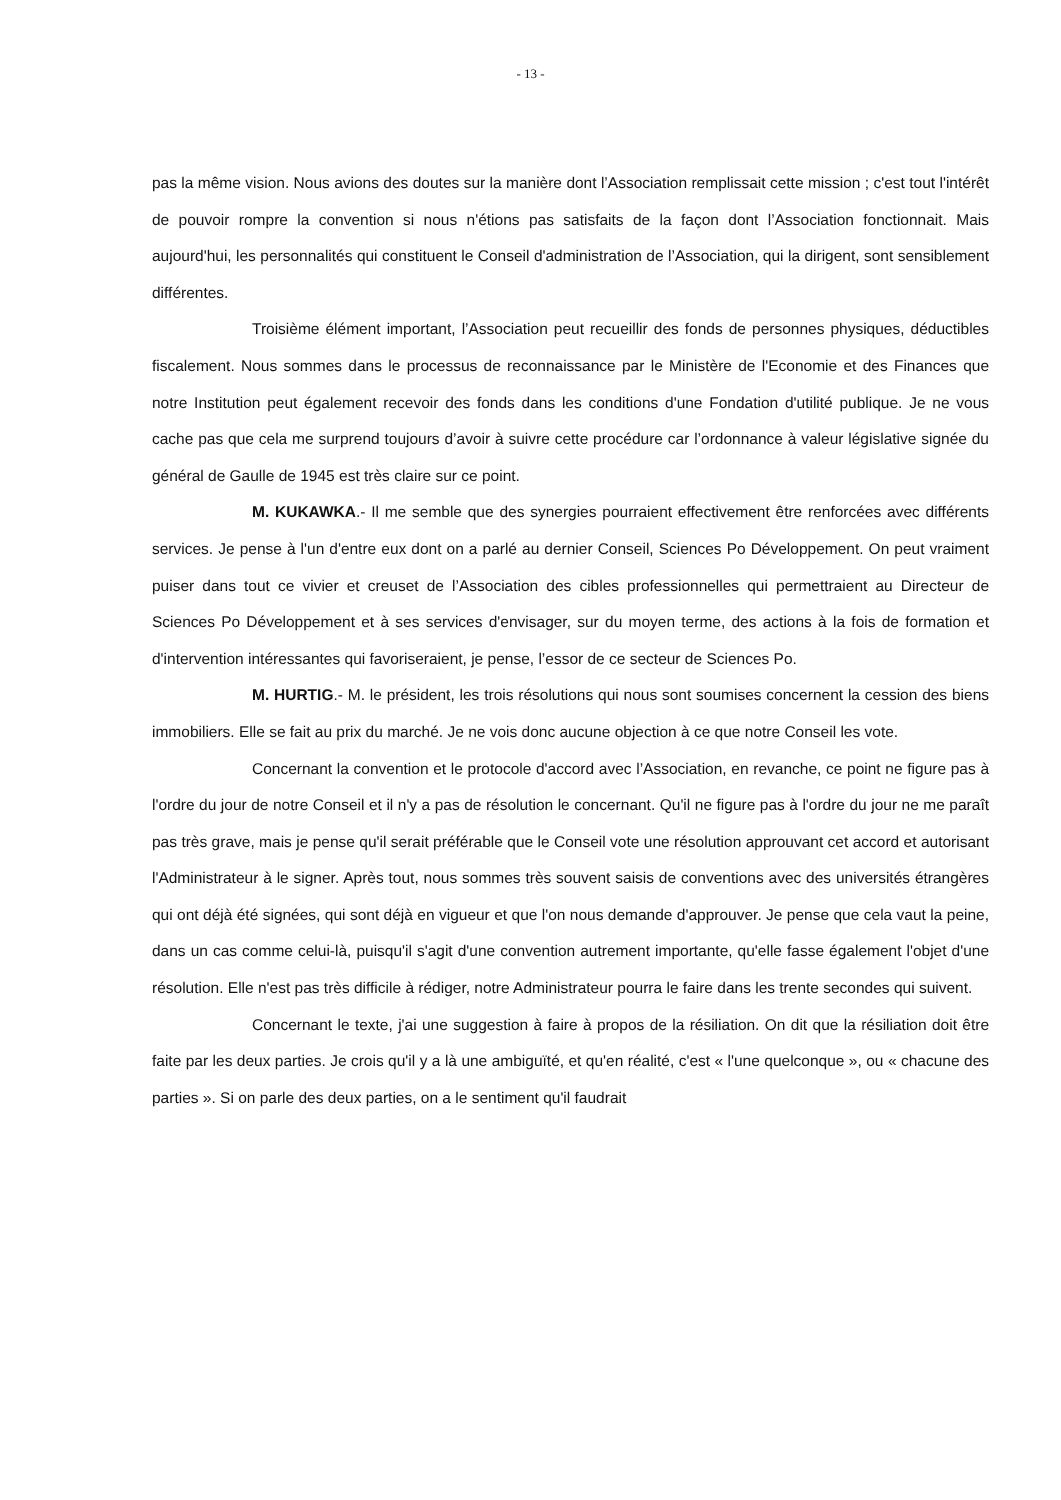- 13 -
pas la même vision. Nous avions des doutes sur la manière dont l’Association remplissait cette mission ; c'est tout l'intérêt de pouvoir rompre la convention si nous n'étions pas satisfaits de la façon dont l’Association fonctionnait. Mais aujourd'hui, les personnalités qui constituent le Conseil d'administration de l’Association, qui la dirigent, sont sensiblement différentes.
Troisième élément important, l’Association peut recueillir des fonds de personnes physiques, déductibles fiscalement. Nous sommes dans le processus de reconnaissance par le Ministère de l'Economie et des Finances que notre Institution peut également recevoir des fonds dans les conditions d'une Fondation d'utilité publique. Je ne vous cache pas que cela me surprend toujours d’avoir à suivre cette procédure car l’ordonnance à valeur législative signée du général de Gaulle de 1945 est très claire sur ce point.
M. KUKAWKA.- Il me semble que des synergies pourraient effectivement être renforcées avec différents services. Je pense à l'un d'entre eux dont on a parlé au dernier Conseil, Sciences Po Développement. On peut vraiment puiser dans tout ce vivier et creuset de l’Association des cibles professionnelles qui permettraient au Directeur de Sciences Po Développement et à ses services d'envisager, sur du moyen terme, des actions à la fois de formation et d'intervention intéressantes qui favoriseraient, je pense, l’essor de ce secteur de Sciences Po.
M. HURTIG.- M. le président, les trois résolutions qui nous sont soumises concernent la cession des biens immobiliers. Elle se fait au prix du marché. Je ne vois donc aucune objection à ce que notre Conseil les vote.
Concernant la convention et le protocole d'accord avec l’Association, en revanche, ce point ne figure pas à l'ordre du jour de notre Conseil et il n'y a pas de résolution le concernant. Qu'il ne figure pas à l'ordre du jour ne me paraît pas très grave, mais je pense qu'il serait préférable que le Conseil vote une résolution approuvant cet accord et autorisant l'Administrateur à le signer. Après tout, nous sommes très souvent saisis de conventions avec des universités étrangères qui ont déjà été signées, qui sont déjà en vigueur et que l'on nous demande d'approuver. Je pense que cela vaut la peine, dans un cas comme celui-là, puisqu'il s'agit d'une convention autrement importante, qu'elle fasse également l'objet d'une résolution. Elle n'est pas très difficile à rédiger, notre Administrateur pourra le faire dans les trente secondes qui suivent.
Concernant le texte, j'ai une suggestion à faire à propos de la résiliation. On dit que la résiliation doit être faite par les deux parties. Je crois qu'il y a là une ambiguïté, et qu'en réalité, c'est « l'une quelconque », ou « chacune des parties ». Si on parle des deux parties, on a le sentiment qu'il faudrait